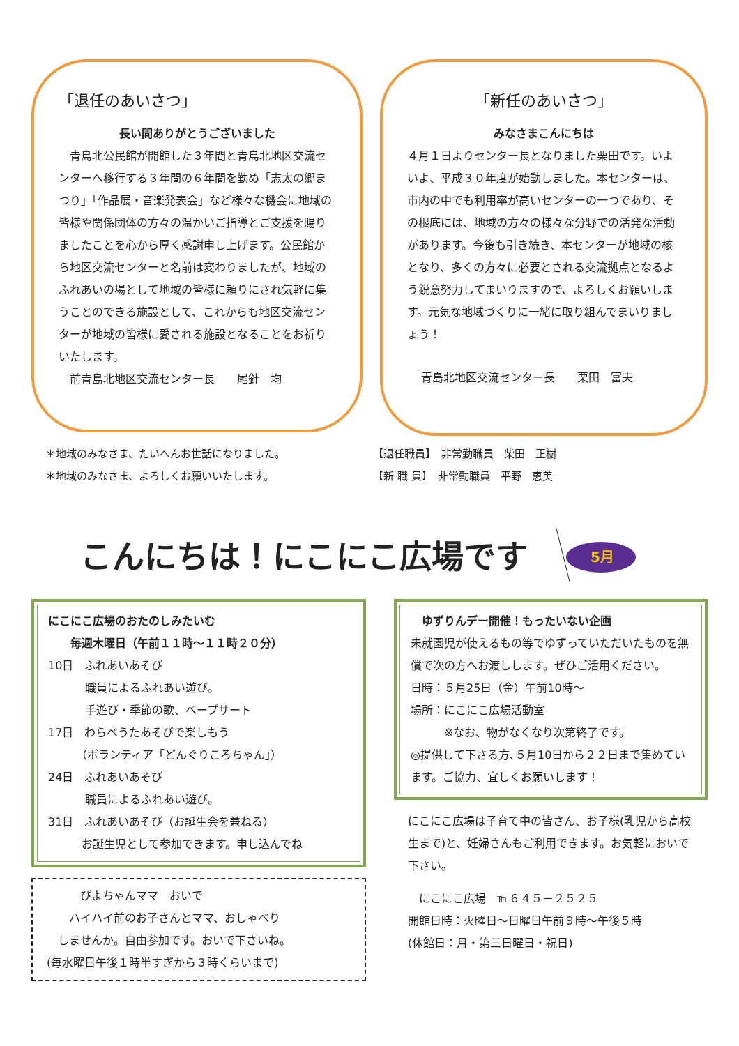「退任のあいさつ」
長い間ありがとうございました
　青島北公民館が開館した３年間と青島北地区交流センターへ移行する３年間の６年間を勤め「志太の郷まつり」「作品展・音楽発表会」など様々な機会に地域の皆様や関係団体の方々の温かいご指導とご支援を賜りましたことを心から厚く感謝申し上げます。公民館から地区交流センターと名前は変わりましたが、地域のふれあいの場として地域の皆様に頼りにされ気軽に集うことのできる施設として、これからも地区交流センターが地域の皆様に愛される施設となることをお祈りいたします。
　前青島北地区交流センター長　　尾針　均
「新任のあいさつ」
みなさまこんにちは
４月１日よりセンター長となりました栗田です。いよいよ、平成３０年度が始動しました。本センターは、市内の中でも利用率が高いセンターの一つであり、その根底には、地域の方々の様々な分野での活発な活動があります。今後も引き続き、本センターが地域の核となり、多くの方々に必要とされる交流拠点となるよう鋭意努力してまいりますので、よろしくお願いします。元気な地域づくりに一緒に取り組んでまいりましょう！
青島北地区交流センター長　　栗田　富夫
＊地域のみなさま、たいへんお世話になりました。
＊地域のみなさま、よろしくお願いいたします。
【退任職員】　非常勤職員　柴田　正樹
【新 職 員】　非常勤職員　平野　恵美
こんにちは！にこにこ広場です
5月
にこにこ広場のおたのしみたいむ
　　毎週木曜日（午前１１時～１１時２０分）
10日　ふれあいあそび
　　　 職員によるふれあい遊び。
　　　 手遊び・季節の歌、ペープサート
17日　わらべうたあそびで楽しもう
　　　（ボランティア「どんぐりころちゃん」）
24日　ふれあいあそび
　　　 職員によるふれあい遊び。
31日　ふれあいあそび（お誕生会を兼ねる）
　　　お誕生児として参加できます。申し込んでね
　　　ぴよちゃんママ　おいで
　　ハイハイ前のお子さんとママ、おしゃべり
　しませんか。自由参加です。おいで下さいね。
(毎水曜日午後１時半すぎから３時くらいまで)
　ゆずりんデー開催！もったいない企画
未就園児が使えるもの等でゆずっていただいたものを無償で次の方へお渡しします。ぜひご活用ください。
日時：５月25日（金）午前10時～
場所：にこにこ広場活動室
　　　※なお、物がなくなり次第終了です。
◎提供して下さる方､５月10日から２２日まで集めています。ご協力、宜しくお願いします！
にこにこ広場は子育て中の皆さん、お子様(乳児から高校生まで)と、妊婦さんもご利用できます。お気軽においで下さい。
　にこにこ広場　℡６４５－２５２５
開館日時：火曜日～日曜日午前９時～午後５時
(休館日：月・第三日曜日・祝日)